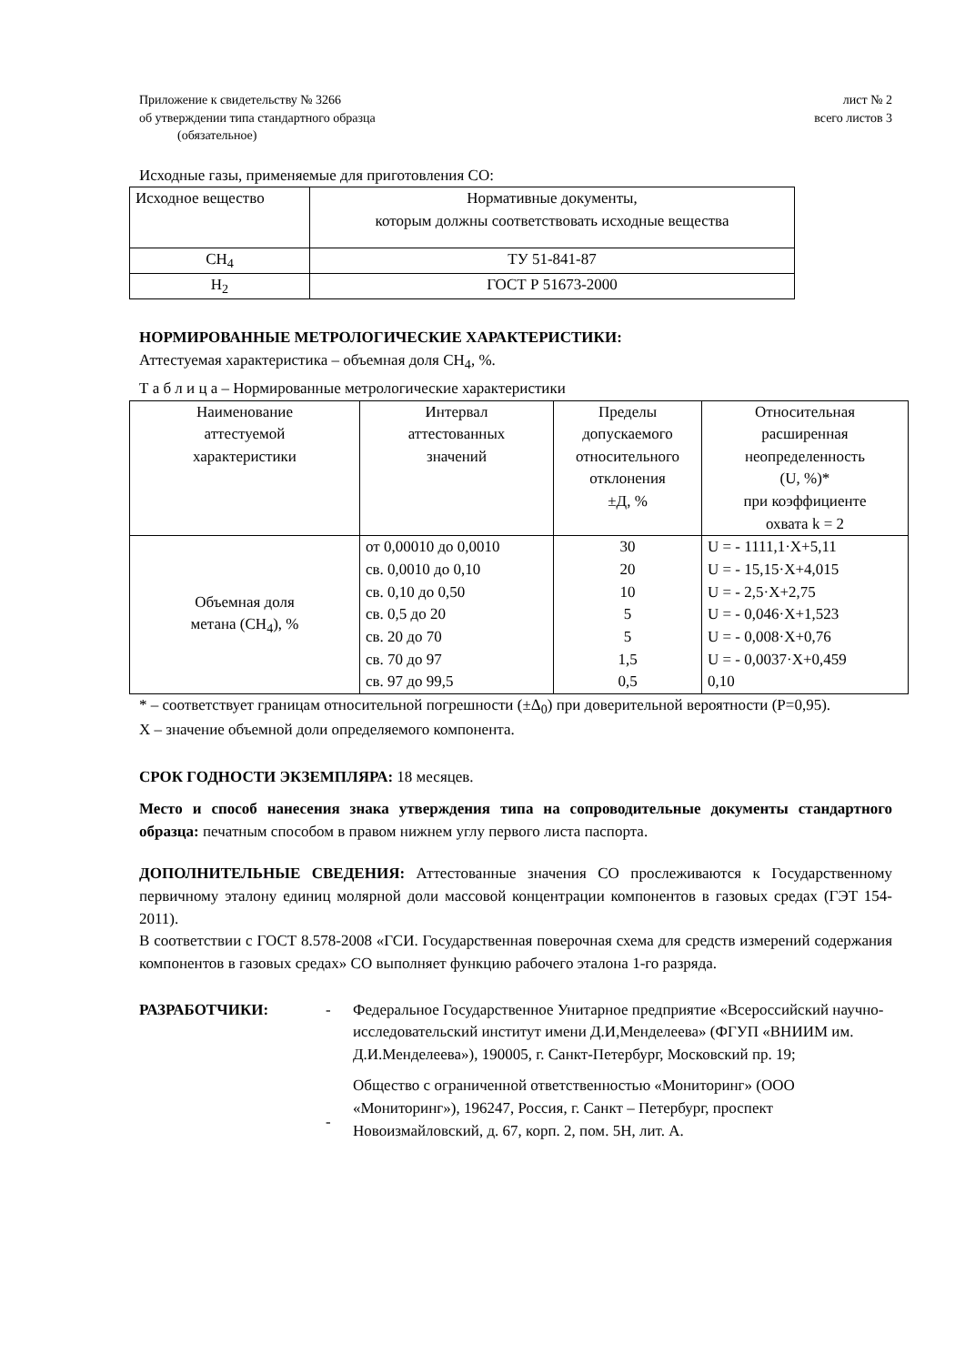Приложение к свидетельству № 3266
об утверждении типа стандартного образца
(обязательное)
лист № 2
всего листов 3
Исходные газы, применяемые для приготовления СО:
| Исходное вещество | Нормативные документы, которым должны соответствовать исходные вещества |
| --- | --- |
| CH<sub>4</sub> | ТУ 51-841-87 |
| H<sub>2</sub> | ГОСТ Р 51673-2000 |
НОРМИРОВАННЫЕ МЕТРОЛОГИЧЕСКИЕ ХАРАКТЕРИСТИКИ:
Аттестуемая характеристика – объемная доля CH<sub>4</sub>, %.
Т а б л и ц а – Нормированные метрологические характеристики
| Наименование аттестуемой характеристики | Интервал аттестованных значений | Пределы допускаемого относительного отклонения ±Д, % | Относительная расширенная неопределенность (U, %)* при коэффициенте охвата k = 2 |
| --- | --- | --- | --- |
| Объемная доля метана (CH<sub>4</sub>), % | от 0,00010 до 0,0010 св. 0,0010 до 0,10 св. 0,10 до 0,50 св. 0,5 до 20 св. 20 до 70 св. 70 до 97 св. 97 до 99,5 | 30 20 10 5 5 1,5 0,5 | U = - 1111,1·X+5,11 U = - 15,15·X+4,015 U = - 2,5·X+2,75 U = - 0,046·X+1,523 U = - 0,008·X+0,76 U = - 0,0037·X+0,459 0,10 |
* – соответствует границам относительной погрешности (±Δ<sub>0</sub>) при доверительной вероятности (P=0,95).
X – значение объемной доли определяемого компонента.
СРОК ГОДНОСТИ ЭКЗЕМПЛЯРА: 18 месяцев.
Место и способ нанесения знака утверждения типа на сопроводительные документы стандартного образца: печатным способом в правом нижнем углу первого листа паспорта.
ДОПОЛНИТЕЛЬНЫЕ СВЕДЕНИЯ: Аттестованные значения СО прослеживаются к Государственному первичному эталону единиц молярной доли массовой концентрации компонентов в газовых средах (ГЭТ 154-2011).
В соответствии с ГОСТ 8.578-2008 «ГСИ. Государственная поверочная схема для средств измерений содержания компонентов в газовых средах» СО выполняет функцию рабочего эталона 1-го разряда.
РАЗРАБОТЧИКИ: -
-
Федеральное Государственное Унитарное предприятие «Всероссийский научно-исследовательский институт имени Д.И,Менделеева» (ФГУП «ВНИИМ им. Д.И.Менделеева»), 190005, г. Санкт-Петербург, Московский пр. 19;
Общество с ограниченной ответственностью «Мониторинг» (ООО «Мониторинг»), 196247, Россия, г. Санкт – Петербург, проспект Новоизмайловский, д. 67, корп. 2, пом. 5Н, лит. А.